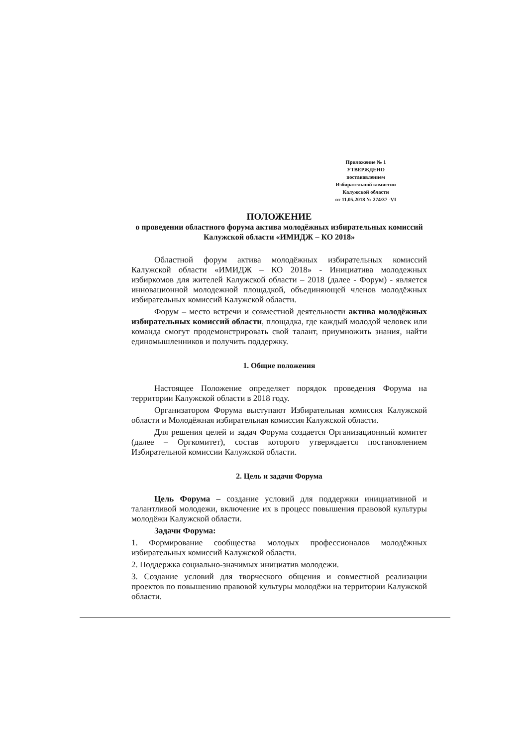Приложение № 1
УТВЕРЖДЕНО
постановлением
Избирательной комиссии
Калужской области
от 11.05.2018 № 274/37 -VI
ПОЛОЖЕНИЕ
о проведении областного форума актива молодёжных избирательных комиссий Калужской области «ИМИДЖ – КО 2018»
Областной форум актива молодёжных избирательных комиссий Калужской области «ИМИДЖ – КО 2018» - Инициатива молодежных избиркомов для жителей Калужской области – 2018 (далее - Форум) - является инновационной молодежной площадкой, объединяющей членов молодёжных избирательных комиссий Калужской области.
Форум – место встречи и совместной деятельности актива молодёжных избирательных комиссий области, площадка, где каждый молодой человек или команда смогут продемонстрировать свой талант, приумножить знания, найти единомышленников и получить поддержку.
1. Общие положения
Настоящее Положение определяет порядок проведения Форума на территории Калужской области в 2018 году.
Организатором Форума выступают Избирательная комиссия Калужской области и Молодёжная избирательная комиссия Калужской области.
Для решения целей и задач Форума создается Организационный комитет (далее – Оргкомитет), состав которого утверждается постановлением Избирательной комиссии Калужской области.
2. Цель и задачи Форума
Цель Форума – создание условий для поддержки инициативной и талантливой молодежи, включение их в процесс повышения правовой культуры молодёжи Калужской области.
Задачи Форума:
1. Формирование сообщества молодых профессионалов молодёжных избирательных комиссий Калужской области.
2. Поддержка социально-значимых инициатив молодежи.
3. Создание условий для творческого общения и совместной реализации проектов по повышению правовой культуры молодёжи на территории Калужской области.